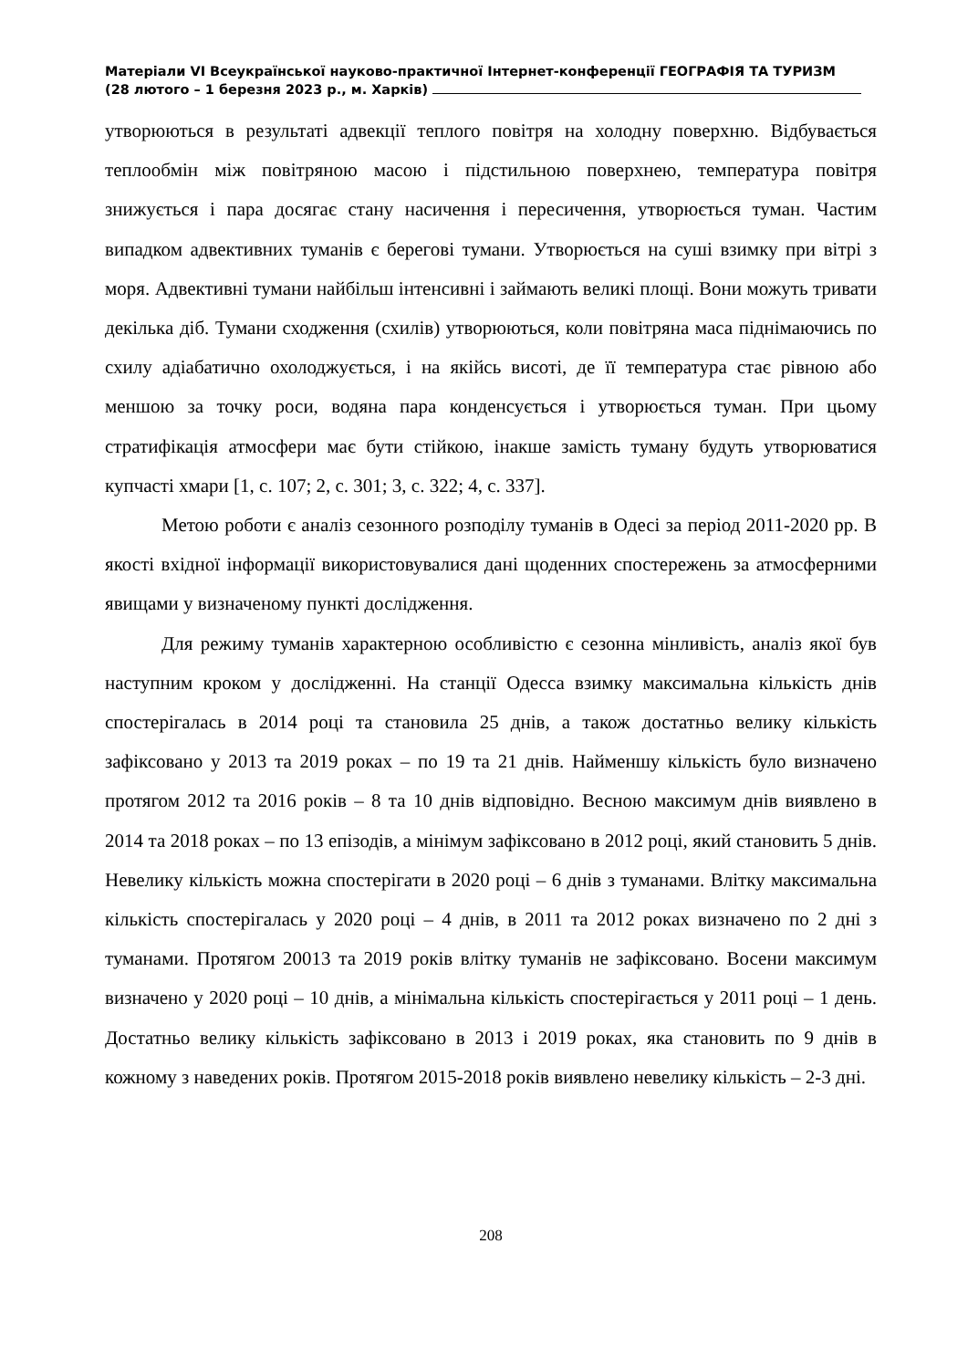Матеріали VI Всеукраїнської науково-практичної Інтернет-конференції ГЕОГРАФІЯ ТА ТУРИЗМ
(28 лютого – 1 березня 2023 р., м. Харків)
утворюються в результаті адвекції теплого повітря на холодну поверхню. Відбувається теплообмін між повітряною масою і підстильною поверхнею, температура повітря знижується і пара досягає стану насичення і пересичення, утворюється туман. Частим випадком адвективних туманів є берегові тумани. Утворюється на суші взимку при вітрі з моря. Адвективні тумани найбільш інтенсивні і займають великі площі. Вони можуть тривати декілька діб. Тумани сходження (схилів) утворюються, коли повітряна маса піднімаючись по схилу адіабатично охолоджується, і на якійсь висоті, де її температура стає рівною або меншою за точку роси, водяна пара конденсується і утворюється туман. При цьому стратифікація атмосфери має бути стійкою, інакше замість туману будуть утворюватися купчасті хмари [1, с. 107; 2, с. 301; 3, с. 322; 4, с. 337].
Метою роботи є аналіз сезонного розподілу туманів в Одесі за період 2011-2020 рр. В якості вхідної інформації використовувалися дані щоденних спостережень за атмосферними явищами у визначеному пункті дослідження.
Для режиму туманів характерною особливістю є сезонна мінливість, аналіз якої був наступним кроком у дослідженні. На станції Одесса взимку максимальна кількість днів спостерігалась в 2014 році та становила 25 днів, а також достатньо велику кількість зафіксовано у 2013 та 2019 роках – по 19 та 21 днів. Найменшу кількість було визначено протягом 2012 та 2016 років – 8 та 10 днів відповідно. Весною максимум днів виявлено в 2014 та 2018 роках – по 13 епізодів, а мінімум зафіксовано в 2012 році, який становить 5 днів. Невелику кількість можна спостерігати в 2020 році – 6 днів з туманами. Влітку максимальна кількість спостерігалась у 2020 році – 4 днів, в 2011 та 2012 роках визначено по 2 дні з туманами. Протягом 20013 та 2019 років влітку туманів не зафіксовано. Восени максимум визначено у 2020 році – 10 днів, а мінімальна кількість спостерігається у 2011 році – 1 день. Достатньо велику кількість зафіксовано в 2013 і 2019 роках, яка становить по 9 днів в кожному з наведених років. Протягом 2015-2018 років виявлено невелику кількість – 2-3 дні.
208